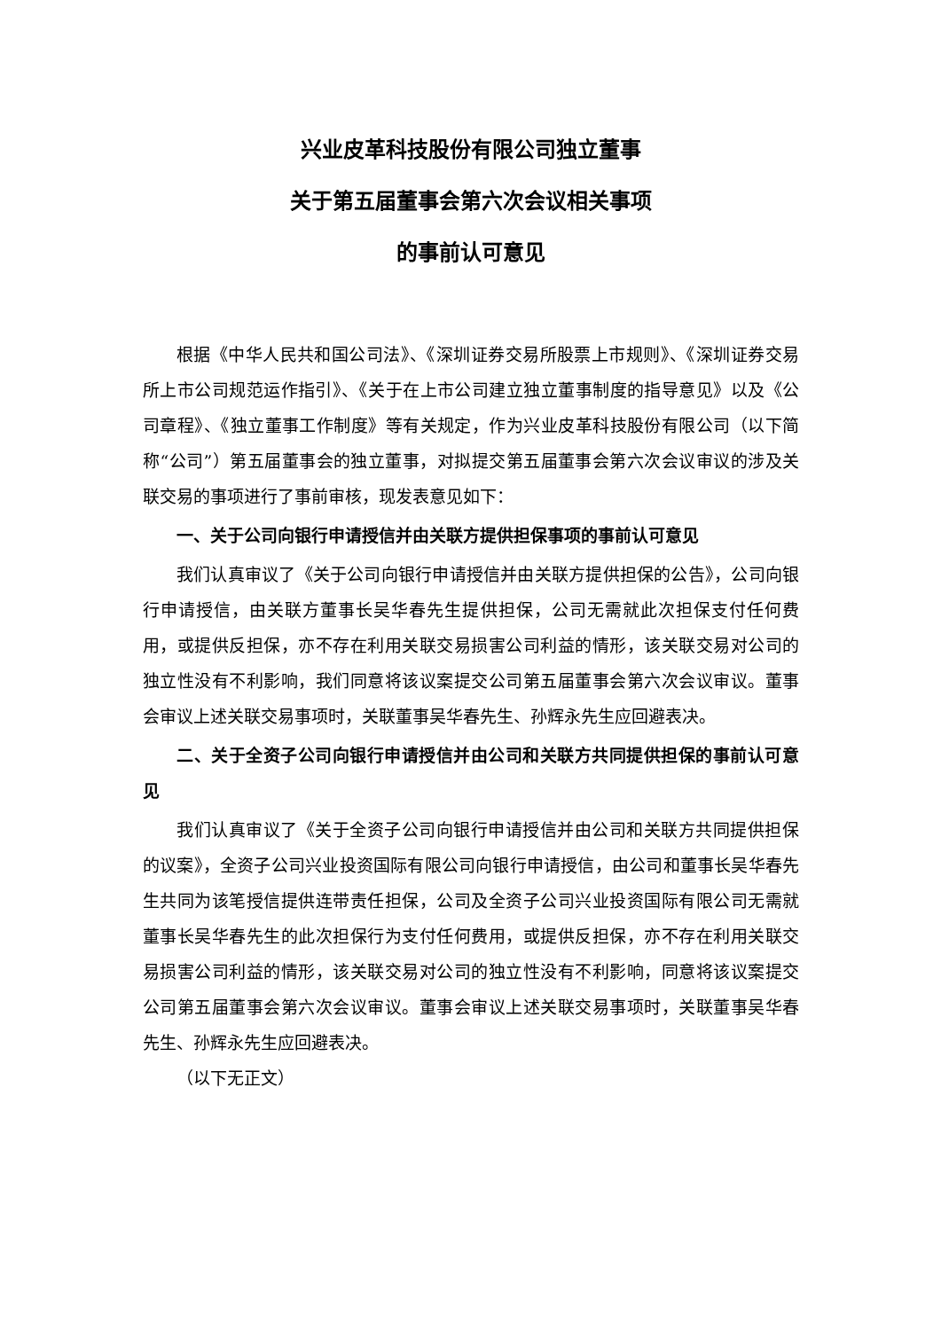兴业皮革科技股份有限公司独立董事
关于第五届董事会第六次会议相关事项
的事前认可意见
根据《中华人民共和国公司法》、《深圳证券交易所股票上市规则》、《深圳证券交易所上市公司规范运作指引》、《关于在上市公司建立独立董事制度的指导意见》以及《公司章程》、《独立董事工作制度》等有关规定，作为兴业皮革科技股份有限公司（以下简称“公司”）第五届董事会的独立董事，对拟提交第五届董事会第六次会议审议的涉及关联交易的事项进行了事前审核，现发表意见如下：
一、关于公司向银行申请授信并由关联方提供担保事项的事前认可意见
我们认真审议了《关于公司向银行申请授信并由关联方提供担保的公告》，公司向银行申请授信，由关联方董事长吴华春先生提供担保，公司无需就此次担保支付任何费用，或提供反担保，亦不存在利用关联交易损害公司利益的情形，该关联交易对公司的独立性没有不利影响，我们同意将该议案提交公司第五届董事会第六次会议审议。董事会审议上述关联交易事项时，关联董事吴华春先生、孙辉永先生应回避表决。
二、关于全资子公司向银行申请授信并由公司和关联方共同提供担保的事前认可意见
我们认真审议了《关于全资子公司向银行申请授信并由公司和关联方共同提供担保的议案》，全资子公司兴业投资国际有限公司向银行申请授信，由公司和董事长吴华春先生共同为该笔授信提供连带责任担保，公司及全资子公司兴业投资国际有限公司无需就董事长吴华春先生的此次担保行为支付任何费用，或提供反担保，亦不存在利用关联交易损害公司利益的情形，该关联交易对公司的独立性没有不利影响，同意将该议案提交公司第五届董事会第六次会议审议。董事会审议上述关联交易事项时，关联董事吴华春先生、孙辉永先生应回避表决。
（以下无正文）